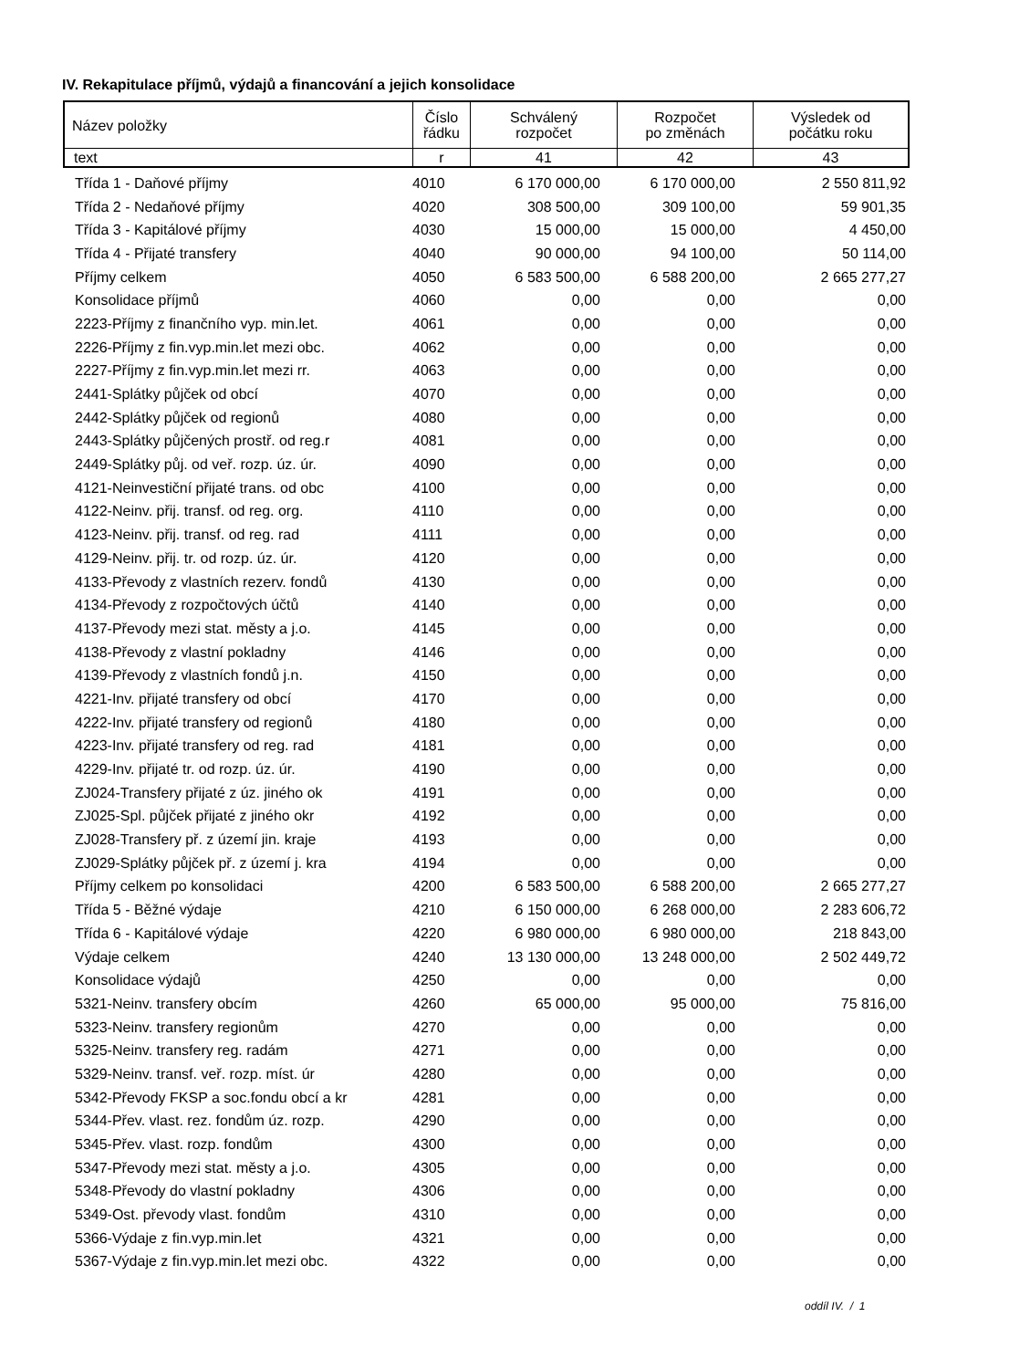IV. Rekapitulace příjmů, výdajů a financování a jejich konsolidace
| Název položky | Číslo řádku | Schválený rozpočet | Rozpočet po změnách | Výsledek od počátku roku |
| text | r | 41 | 42 | 43 |
| | Třída 1 - Daňové příjmy | 4010 | 6 170 000,00 | 6 170 000,00 | 2 550 811,92 |
| | Třída 2 - Nedaňové příjmy | 4020 | 308 500,00 | 309 100,00 | 59 901,35 |
| | Třída 3 - Kapitálové příjmy | 4030 | 15 000,00 | 15 000,00 | 4 450,00 |
| | Třída 4 - Přijaté transfery | 4040 | 90 000,00 | 94 100,00 | 50 114,00 |
| | Příjmy celkem | 4050 | 6 583 500,00 | 6 588 200,00 | 2 665 277,27 |
| | Konsolidace příjmů | 4060 | 0,00 | 0,00 | 0,00 |
| | 2223-Příjmy z finančního vyp. min.let. | 4061 | 0,00 | 0,00 | 0,00 |
| | 2226-Příjmy z fin.vyp.min.let mezi obc. | 4062 | 0,00 | 0,00 | 0,00 |
| | 2227-Příjmy z fin.vyp.min.let mezi rr. | 4063 | 0,00 | 0,00 | 0,00 |
| | 2441-Splátky půjček od obcí | 4070 | 0,00 | 0,00 | 0,00 |
| | 2442-Splátky půjček od regionů | 4080 | 0,00 | 0,00 | 0,00 |
| | 2443-Splátky půjčených prostř. od reg.r | 4081 | 0,00 | 0,00 | 0,00 |
| | 2449-Splátky půj. od veř. rozp. úz. úr. | 4090 | 0,00 | 0,00 | 0,00 |
| | 4121-Neinvestiční přijaté trans. od obc | 4100 | 0,00 | 0,00 | 0,00 |
| | 4122-Neinv. přij. transf. od reg. org. | 4110 | 0,00 | 0,00 | 0,00 |
| | 4123-Neinv. přij. transf. od reg. rad | 4111 | 0,00 | 0,00 | 0,00 |
| | 4129-Neinv. přij. tr. od rozp. úz. úr. | 4120 | 0,00 | 0,00 | 0,00 |
| | 4133-Převody z vlastních rezerv. fondů | 4130 | 0,00 | 0,00 | 0,00 |
| | 4134-Převody z rozpočtových účtů | 4140 | 0,00 | 0,00 | 0,00 |
| | 4137-Převody mezi stat. městy a j.o. | 4145 | 0,00 | 0,00 | 0,00 |
| | 4138-Převody z vlastní pokladny | 4146 | 0,00 | 0,00 | 0,00 |
| | 4139-Převody z vlastních fondů j.n. | 4150 | 0,00 | 0,00 | 0,00 |
| | 4221-Inv. přijaté transfery od obcí | 4170 | 0,00 | 0,00 | 0,00 |
| | 4222-Inv. přijaté transfery od regionů | 4180 | 0,00 | 0,00 | 0,00 |
| | 4223-Inv. přijaté transfery od reg. rad | 4181 | 0,00 | 0,00 | 0,00 |
| | 4229-Inv. přijaté tr. od rozp. úz. úr. | 4190 | 0,00 | 0,00 | 0,00 |
| | ZJ024-Transfery přijaté z úz. jiného ok | 4191 | 0,00 | 0,00 | 0,00 |
| | ZJ025-Spl. půjček přijaté z jiného okr | 4192 | 0,00 | 0,00 | 0,00 |
| | ZJ028-Transfery př. z území jin. kraje | 4193 | 0,00 | 0,00 | 0,00 |
| | ZJ029-Splátky půjček př. z území j. kra | 4194 | 0,00 | 0,00 | 0,00 |
| | Příjmy celkem po konsolidaci | 4200 | 6 583 500,00 | 6 588 200,00 | 2 665 277,27 |
| | Třída 5 - Běžné výdaje | 4210 | 6 150 000,00 | 6 268 000,00 | 2 283 606,72 |
| | Třída 6 - Kapitálové výdaje | 4220 | 6 980 000,00 | 6 980 000,00 | 218 843,00 |
| | Výdaje celkem | 4240 | 13 130 000,00 | 13 248 000,00 | 2 502 449,72 |
| | Konsolidace výdajů | 4250 | 0,00 | 0,00 | 0,00 |
| | 5321-Neinv. transfery obcím | 4260 | 65 000,00 | 95 000,00 | 75 816,00 |
| | 5323-Neinv. transfery regionům | 4270 | 0,00 | 0,00 | 0,00 |
| | 5325-Neinv. transfery reg. radám | 4271 | 0,00 | 0,00 | 0,00 |
| | 5329-Neinv. transf. veř. rozp. míst. úr | 4280 | 0,00 | 0,00 | 0,00 |
| | 5342-Převody FKSP a soc.fondu obcí a kr | 4281 | 0,00 | 0,00 | 0,00 |
| | 5344-Přev. vlast. rez. fondům úz. rozp. | 4290 | 0,00 | 0,00 | 0,00 |
| | 5345-Přev. vlast. rozp. fondům | 4300 | 0,00 | 0,00 | 0,00 |
| | 5347-Převody mezi stat. městy a j.o. | 4305 | 0,00 | 0,00 | 0,00 |
| | 5348-Převody do vlastní pokladny | 4306 | 0,00 | 0,00 | 0,00 |
| | 5349-Ost. převody vlast. fondům | 4310 | 0,00 | 0,00 | 0,00 |
| | 5366-Výdaje z fin.vyp.min.let | 4321 | 0,00 | 0,00 | 0,00 |
| | 5367-Výdaje z fin.vyp.min.let mezi obc. | 4322 | 0,00 | 0,00 | 0,00 |
oddíl IV. / 1